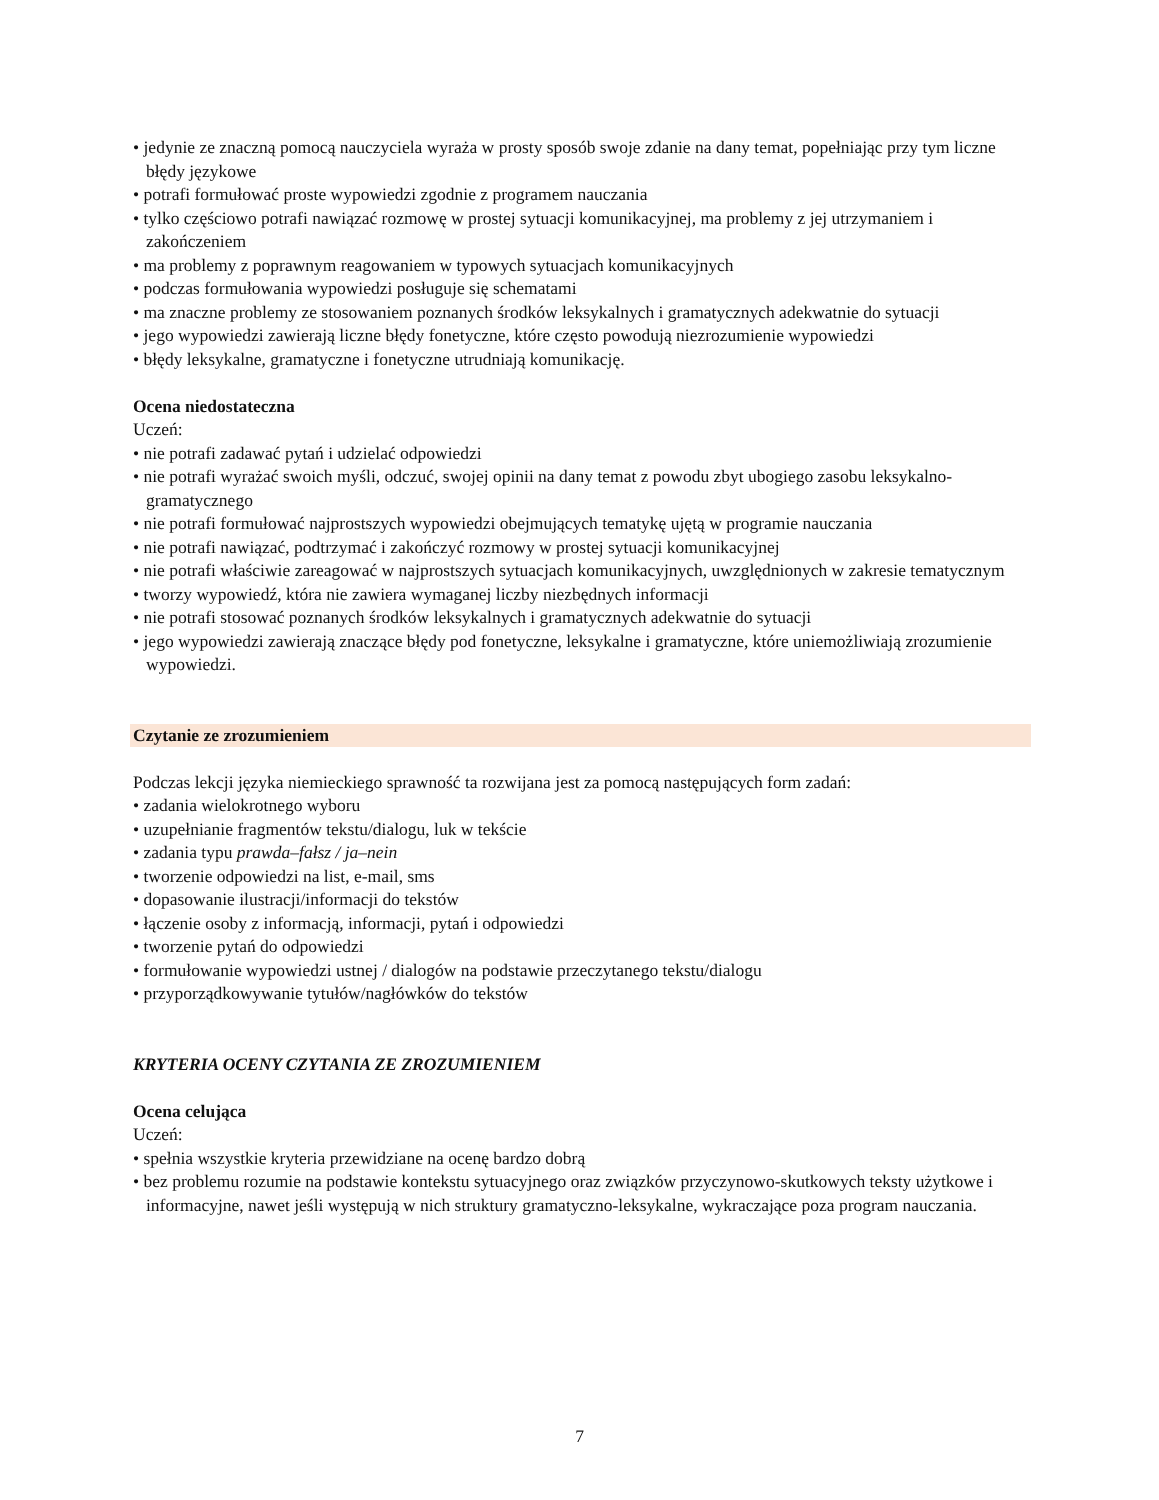• jedynie ze znaczną pomocą nauczyciela wyraża w prosty sposób swoje zdanie na dany temat, popełniając przy tym liczne błędy językowe
• potrafi formułować proste wypowiedzi zgodnie z programem nauczania
• tylko częściowo potrafi nawiązać rozmowę w prostej sytuacji komunikacyjnej, ma problemy z jej utrzymaniem i zakończeniem
• ma problemy z poprawnym reagowaniem w typowych sytuacjach komunikacyjnych
• podczas formułowania wypowiedzi posługuje się schematami
• ma znaczne problemy ze stosowaniem poznanych środków leksykalnych i gramatycznych adekwatnie do sytuacji
• jego wypowiedzi zawierają liczne błędy fonetyczne, które często powodują niezrozumienie wypowiedzi
• błędy leksykalne, gramatyczne i fonetyczne utrudniają komunikację.
Ocena niedostateczna
Uczeń:
• nie potrafi zadawać pytań i udzielać odpowiedzi
• nie potrafi wyrażać swoich myśli, odczuć, swojej opinii na dany temat z powodu zbyt ubogiego zasobu leksykalno-gramatycznego
• nie potrafi formułować najprostszych wypowiedzi obejmujących tematykę ujętą w programie nauczania
• nie potrafi nawiązać, podtrzymać i zakończyć rozmowy w prostej sytuacji komunikacyjnej
• nie potrafi właściwie zareagować w najprostszych sytuacjach komunikacyjnych, uwzględnionych w zakresie tematycznym
• tworzy wypowiedź, która nie zawiera wymaganej liczby niezbędnych informacji
• nie potrafi stosować poznanych środków leksykalnych i gramatycznych adekwatnie do sytuacji
• jego wypowiedzi zawierają znaczące błędy pod fonetyczne, leksykalne i gramatyczne, które uniemożliwiają zrozumienie wypowiedzi.
Czytanie ze zrozumieniem
Podczas lekcji języka niemieckiego sprawność ta rozwijana jest za pomocą następujących form zadań:
• zadania wielokrotnego wyboru
• uzupełnianie fragmentów tekstu/dialogu, luk w tekście
• zadania typu prawda–fałsz / ja–nein
• tworzenie odpowiedzi na list, e-mail, sms
• dopasowanie ilustracji/informacji do tekstów
• łączenie osoby z informacją, informacji, pytań i odpowiedzi
• tworzenie pytań do odpowiedzi
• formułowanie wypowiedzi ustnej / dialogów na podstawie przeczytanego tekstu/dialogu
• przyporządkowywanie tytułów/nagłówków do tekstów
KRYTERIA OCENY CZYTANIA ZE ZROZUMIENIEM
Ocena celująca
Uczeń:
• spełnia wszystkie kryteria przewidziane na ocenę bardzo dobrą
• bez problemu rozumie na podstawie kontekstu sytuacyjnego oraz związków przyczynowo-skutkowych teksty użytkowe i informacyjne, nawet jeśli występują w nich struktury gramatyczno-leksykalne, wykraczające poza program nauczania.
7